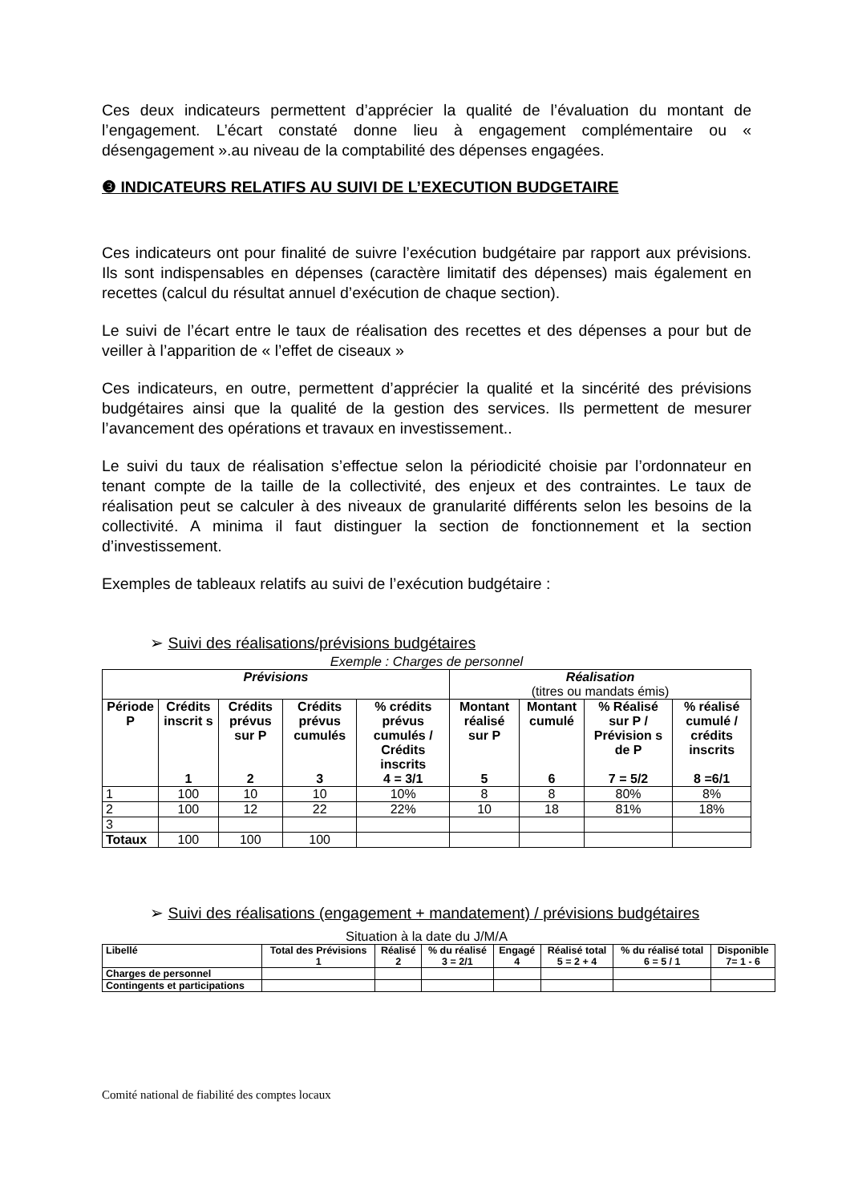Ces deux indicateurs permettent d’apprécier la qualité de l’évaluation du montant de l’engagement. L’écart constaté donne lieu à engagement complémentaire ou « désengagement ».au niveau de la comptabilité des dépenses engagées.
❸ INDICATEURS RELATIFS AU SUIVI DE L’EXECUTION BUDGETAIRE
Ces indicateurs ont pour finalité de suivre l’exécution budgétaire par rapport aux prévisions. Ils sont indispensables en dépenses (caractère limitatif des dépenses) mais également en recettes (calcul du résultat annuel d’exécution de chaque section).
Le suivi de l’écart entre le taux de réalisation des recettes et des dépenses a pour but de veiller à l’apparition de « l’effet de ciseaux »
Ces indicateurs, en outre, permettent d’apprécier la qualité et la sincérité des prévisions budgétaires ainsi que la qualité de la gestion des services. Ils permettent de mesurer l’avancement des opérations et travaux en investissement..
Le suivi du taux de réalisation s’effectue selon la périodicité choisie par l’ordonnateur en tenant compte de la taille de la collectivité, des enjeux et des contraintes. Le taux de réalisation peut se calculer à des niveaux de granularité différents selon les besoins de la collectivité. A minima il faut distinguer la section de fonctionnement et la section d’investissement.
Exemples de tableaux relatifs au suivi de l’exécution budgétaire :
➢ Suivi des réalisations/prévisions budgétaires
Exemple : Charges de personnel
| Prévisions | | | | | Réalisation (titres ou mandats émis) | | | |
| --- | --- | --- | --- | --- | --- | --- | --- | --- |
| Période P | Crédits inscrit s 1 | Crédits prévus sur P 2 | Crédits prévus cumulés 3 | % crédits prévus cumulés / Crédits inscrits 4 = 3/1 | Montant réalisé sur P 5 | Montant cumulé 6 | % Réalisé sur P / Prévision s de P 7 = 5/2 | % réalisé cumulé / crédits inscrits 8 =6/1 |
| 1 | 100 | 10 | 10 | 10% | 8 | 8 | 80% | 8% |
| 2 | 100 | 12 | 22 | 22% | 10 | 18 | 81% | 18% |
| 3 | | | | | | | | |
| Totaux | 100 | 100 | 100 | | | | | |
➢ Suivi des réalisations (engagement + mandatement) / prévisions budgétaires
Situation à la date du J/M/A
| Libellé | Total des Prévisions 1 | Réalisé 2 | % du réalisé 3 = 2/1 | Engagé 4 | Réalisé total 5 = 2 + 4 | % du réalisé total 6 = 5 / 1 | Disponible 7= 1 - 6 |
| --- | --- | --- | --- | --- | --- | --- | --- |
| Charges de personnel | | | | | | | |
| Contingents et participations | | | | | | | |
Comité national de fiabilité des comptes locaux